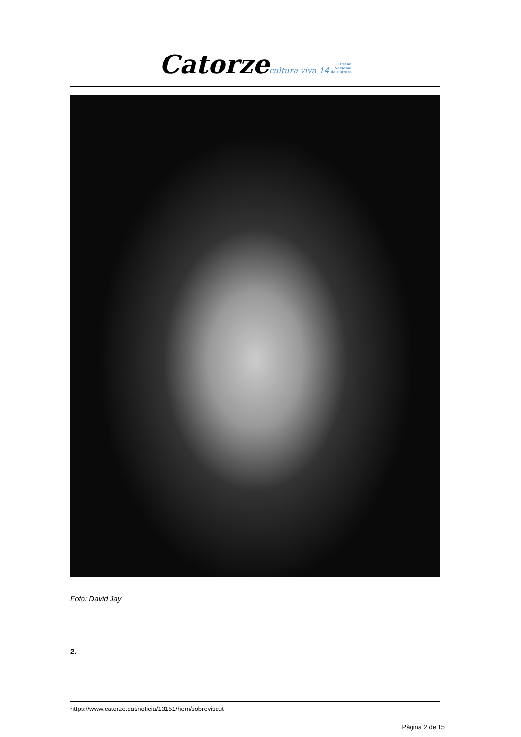Catorze cultura viva 14 Premi
Nacional
de Cultura
Foto: David Jay
2.
https://www.catorze.cat/noticia/13151/hem/sobreviscut
Pàgina 2 de 15